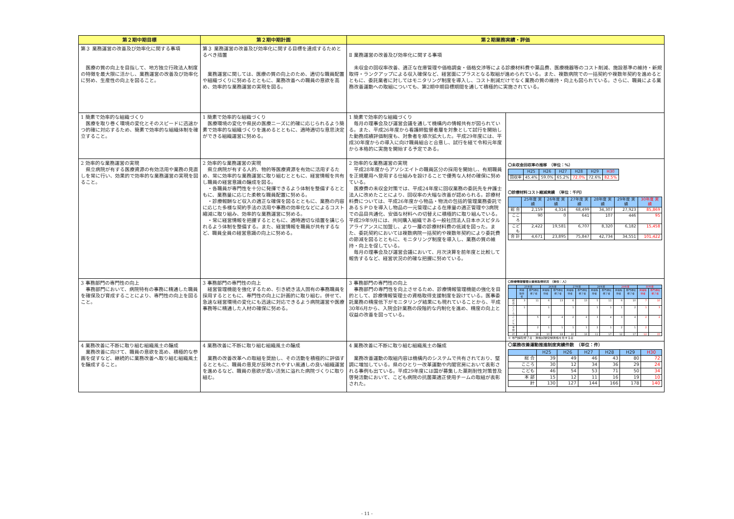| 第２期中期目標 | 第２期中期計画 | 第２期業務実績・評価 | |
| --- | --- | --- | --- |
| 第３ 業務運営の改善及び効率化に関する事項 医療の質の向上を目指して、地方独立行政法人制度の特徴を最大限に活かし、業務運営の改善及び効率化に努め、生産性の向上を図ること。 | 第３ 業務運営の改善及び効率化に関する目標を達成するためとるべき措置 業務運営に関しては、医療の質の向上のため、適切な職員配置や組織づくりに努めるとともに、業務改善への職員の意欲を高め、効率的な業務運営の実現を図る。 | Ⅱ 業務運営の改善及び効率化に関する事項 未収金の回収率改善、適正な在庫管理や価格調査・価格交渉等による診療材料費や薬品費、医療機器等のコスト削減、施設基準の維持・新規取得・ランクアップによる収入確保など、経営面にプラスとなる取組が進められている。また、複数病院での一括契約や複数年契約を進めるとともに、委託業者に対してはモニタリング制度を導入し、コスト削減だけでなく業務の質の維持・向上も図られている。さらに、職員による業務改善運動への取組についても、第2期中期目標期間を通して積極的に実施されている。 | |
| 1 簡素で効率的な組織づくり 医療を取り巻く環境の変化とそのスピードに迅速かつ的確に対応するため、簡素で効率的な組織体制を確立すること。 | 1 簡素で効率的な組織づくり 医療環境の変化や県民の医療ニーズに的確に応じられるよう簡素で効率的な組織づくりを進めるとともに、適時適切な意思決定ができる組織運営に努める。 | 1 簡素で効率的な組織づくり 毎月の理事会及び運営会議を通して機構内の情報共有が図られている。また、平成26年度から看護師監督者層を対象として試行を開始した勤務成績評価制度も、対象者を順次拡大した。平成29年度には、平成30年度からの導入に向け職員組合と合意し、試行を経て令和元年度から本格的に実施を開始する予定である。 | |
| 2 効率的な業務運営の実現 県立病院が有する医療資源の有効活用や業務の見直しを常に行い、効果的で効率的な業務運営の実現を図ること。 | 2 効率的な業務運営の実現 県立病院が有する人的、物的等医療資源を有効に活用するため、常に効率的な業務運営に取り組むとともに、経営情報を共有し職員の経営意識の醸成を図る。 ・各職員が専門性を十分に発揮できるよう体制を整備するとともに、業務量に応じた柔軟な職員配置に努める。 ・診療報酬など収入の適正な確保を図るとともに、業務の内容に応じた多様な契約手法の活用や事務の効率化などによるコスト縮減に取り組み、効率的な業務運営に努める。 ・常に経営情報を把握するとともに、適時適切な措置を講じられるよう体制を整備する。また、経営情報を職員が共有するなど、職員全員の経営意識の向上に努める。 | 2 効率的な業務運営の実現 平成28年度からアソシエイトの職員区分の採用を開始し、有期職員を正規雇用へ登用する仕組みを設けることで優秀な人材の確保に努めている。 医療費の未収金対策では、平成24年度に回収業務の委託先を弁護士法人に改めたことにより、回収率の大幅な改善が認められる。診療材料費については、平成26年度から物品・物流の包括的管理業務委託であるＳＰＤを導入し物品の一元管理による在庫量の適正管理や3病院での品目共通化、安価な材料への切替えに積極的に取り組んでいる。平成29年9月には、共同購入組織である一般社団法人日本ホスピタルアライアンスに加盟し、より一層の診療材料費の低減を図った。また、委託契約においては複数病院一括契約や複数年契約により委託費の節減を図るとともに、モニタリング制度を導入し、業務の質の維持・向上を促している。 毎月の理事会及び運営会議において、月次決算を前年度と比較して報告するなど、経営状況の的確な把握に努めている。 | 〇未収金回収率の推移 （単位：%） / / H25 / H26 / H27 / H28 / H29 / H30 / / 回収率 / 45.4% / 59.0% / 65.2% / 72.0% / 72.6% / 82.5% / 〇診療材料コスト縮減実績 （単位：千円） / / 25年度 実績 / 26年度 実績 / 27年度 実績 / 28年度 実績 / 29年度 実績 / 30年度 実績 / / 総 合 / 2,159 / 4,314 / 68,499 / 34,307 / 27,923 / 85,869 / / こころ / 90 / 0 / 641 / 107 / 446 / 95 / / こども / 2,422 / 19,581 / 6,707 / 8,320 / 6,182 / 15,458 / / 合 計 / 4,671 / 23,895 / 75,847 / 42,734 / 34,551 / 101,422 / |
| 3 事務部門の専門性の向上 事務部門において、病院特有の事務に精通した職員を確保及び育成することにより、専門性の向上を図ること。 | 3 事務部門の専門性の向上 経営管理機能を強化するため、引き続き法人固有の事務職員を採用するとともに、専門性の向上に計画的に取り組む。併せて、急速な経営環境の変化にも迅速に対応できるよう病院運営や医療事務等に精通した人材の確保に努める。 | 3 事務部門の専門性の向上 事務部門の専門性を向上させるため、診療情報管理機能の強化を目的として、診療情報管理士の資格取得支援制度を設けている。医事委託業務の精度低下がモニタリング結果にも現れていることから、平成30年6月から、入院会計業務の段階的な内制化を進め、精度の向上と収益の改善を図っている。 | 〇診療情報管理士資格取得状況 （単位：人） / / 25年度 / / 26年度 / / 27年度 / / 28年度 / / 29年度 / / 30年度 / / / / 資格取得者 / 専門課程修了者 / 資格取得者 / 専門課程修了者 / 資格取得者 / 専門課程修了者 / 資格取得者 / 専門課程修了者 / 資格取得者 / 専門課程修了者 / 資格取得者 / 専門課程修了者 / / 総 合 / 3 / 11 / 6 / 13 / 6 / 13 / 5 / 11 / 6 / 10 / 7 / 10 / / こころ / 1 / / 1 / / 1 / / 1 / 1 / 1 / 2 / 1 / 3 / / こども / / 5 / 2 / 4 / 2 / 4 / 3 / 4 / 3 / 4 / 2 / 2 / / 本 部 / / 2 / 1 / 1 / 1 / 1 / 2 / 1 / 2 / 1 / 2 / / / 計 / 4 / 18 / 10 / 18 / 10 / 18 / 11 / 17 / 12 / 17 / 12 / 15 / ※ 専門課程修了者：資格試験受験資格を有する者 |
| 4 業務改善に不断に取り組む組織風土の醸成 業務改善に向けて、職員の意欲を高め、積極的な参画を促すなど、継続的に業務改善へ取り組む組織風土を醸成すること。 | 4 業務改善に不断に取り組む組織風土の醸成 業務の改善改革への取組を奨励し、その活動を積極的に評価するとともに、職員の意見が反映されやすい風通しの良い組織運営を進めるなど、職員の意欲が高い活気に溢れた病院づくりに取り組む。 | 4 業務改善に不断に取り組む組織風土の醸成 業務改善運動の取組内容は機構内のシステムで共有されており、堅調に増加している。県のひとり一改革運動や内閣官房において表彰される事例も出ている。平成29年度には国が募集した薬剤耐性対策普及啓発活動において、こども病院の抗菌薬適正使用チームの取組が表彰された。 | 〇業務改善運動推進制度実績件数 （単位：件） / / H25 / H26 / H27 / H28 / H29 / H30 / / 総 合 / 39 / 49 / 46 / 43 / 80 / 72 / / こころ / 30 / 12 / 34 / 36 / 29 / 24 / / こども / 46 / 54 / 53 / 71 / 50 / 34 / / 本 部 / 15 / 12 / 11 / 16 / 19 / 10 / / 計 / 130 / 127 / 144 / 166 / 178 / 140 / |
- 11 -